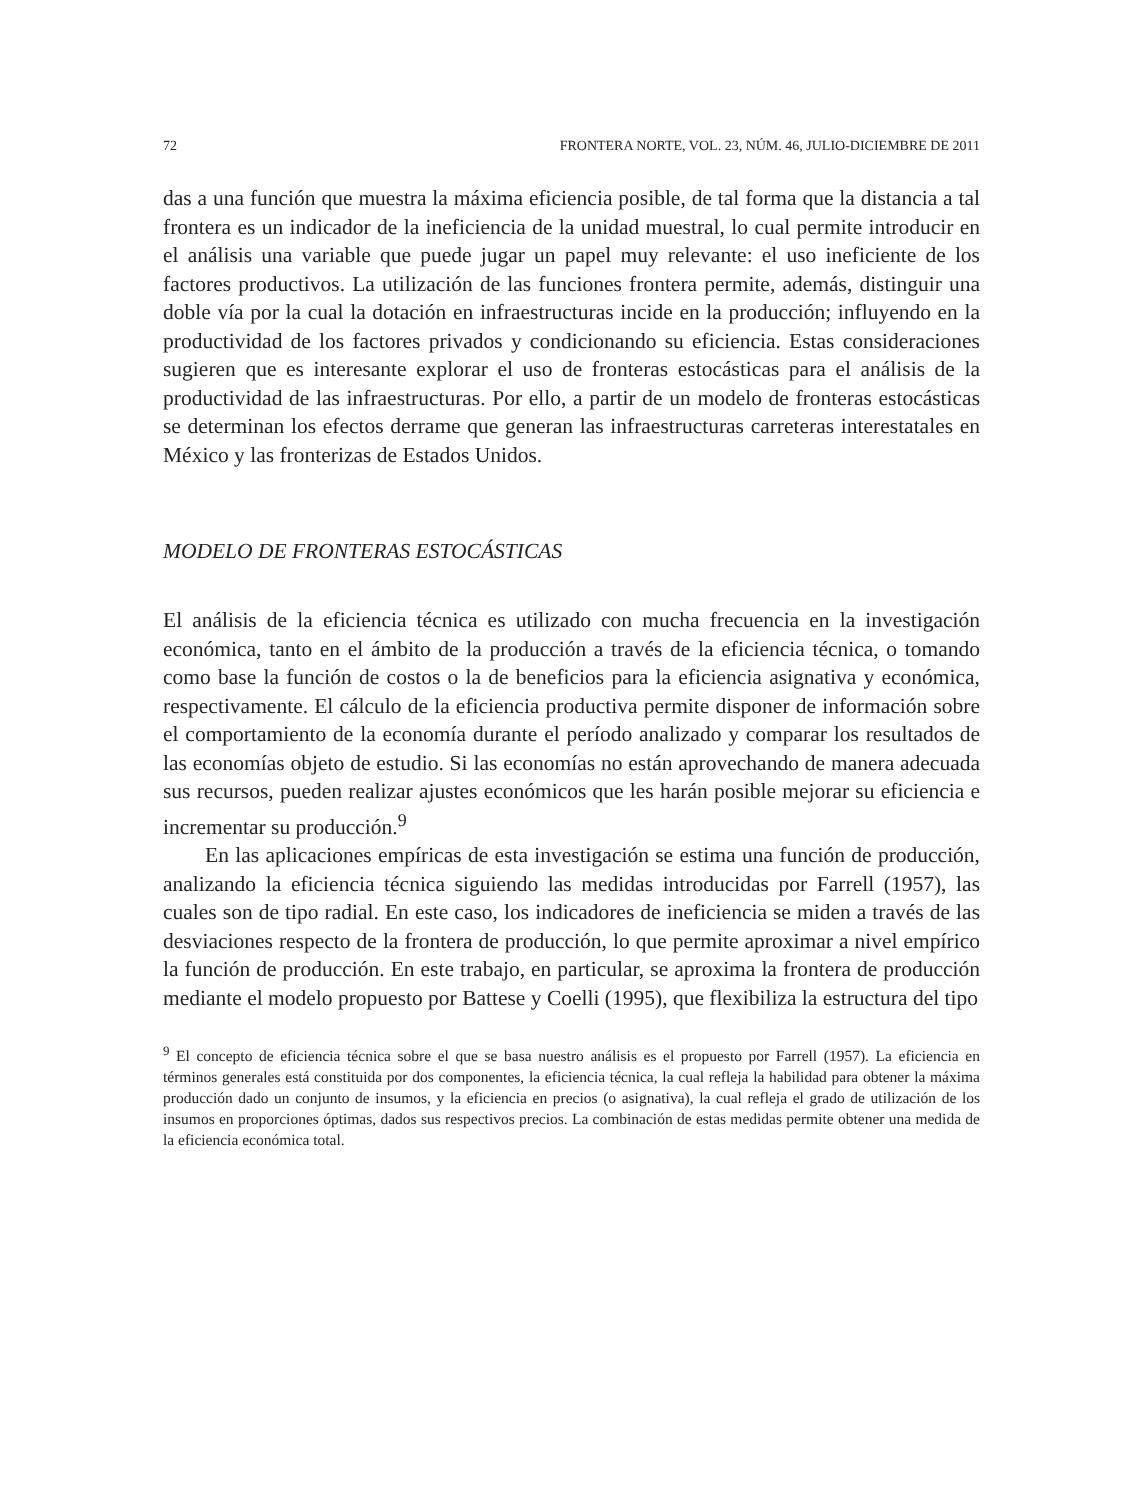72 FRONTERA NORTE, VOL. 23, NÚM. 46, JULIO-DICIEMBRE DE 2011
das a una función que muestra la máxima eficiencia posible, de tal forma que la distancia a tal frontera es un indicador de la ineficiencia de la unidad muestral, lo cual permite introducir en el análisis una variable que puede jugar un papel muy relevante: el uso ineficiente de los factores productivos. La utilización de las funciones frontera permite, además, distinguir una doble vía por la cual la dotación en infraestructuras incide en la producción; influyendo en la productividad de los factores privados y condicionando su eficiencia. Estas consideraciones sugieren que es interesante explorar el uso de fronteras estocásticas para el análisis de la productividad de las infraestructuras. Por ello, a partir de un modelo de fronteras estocásticas se determinan los efectos derrame que generan las infraestructuras carreteras interestatales en México y las fronterizas de Estados Unidos.
MODELO DE FRONTERAS ESTOCÁSTICAS
El análisis de la eficiencia técnica es utilizado con mucha frecuencia en la investigación económica, tanto en el ámbito de la producción a través de la eficiencia técnica, o tomando como base la función de costos o la de beneficios para la eficiencia asignativa y económica, respectivamente. El cálculo de la eficiencia productiva permite disponer de información sobre el comportamiento de la economía durante el período analizado y comparar los resultados de las economías objeto de estudio. Si las economías no están aprovechando de manera adecuada sus recursos, pueden realizar ajustes económicos que les harán posible mejorar su eficiencia e incrementar su producción.<sup>9</sup>
En las aplicaciones empíricas de esta investigación se estima una función de producción, analizando la eficiencia técnica siguiendo las medidas introducidas por Farrell (1957), las cuales son de tipo radial. En este caso, los indicadores de ineficiencia se miden a través de las desviaciones respecto de la frontera de producción, lo que permite aproximar a nivel empírico la función de producción. En este trabajo, en particular, se aproxima la frontera de producción mediante el modelo propuesto por Battese y Coelli (1995), que flexibiliza la estructura del tipo
<sup>9</sup> El concepto de eficiencia técnica sobre el que se basa nuestro análisis es el propuesto por Farrell (1957). La eficiencia en términos generales está constituida por dos componentes, la eficiencia técnica, la cual refleja la habilidad para obtener la máxima producción dado un conjunto de insumos, y la eficiencia en precios (o asignativa), la cual refleja el grado de utilización de los insumos en proporciones óptimas, dados sus respectivos precios. La combinación de estas medidas permite obtener una medida de la eficiencia económica total.